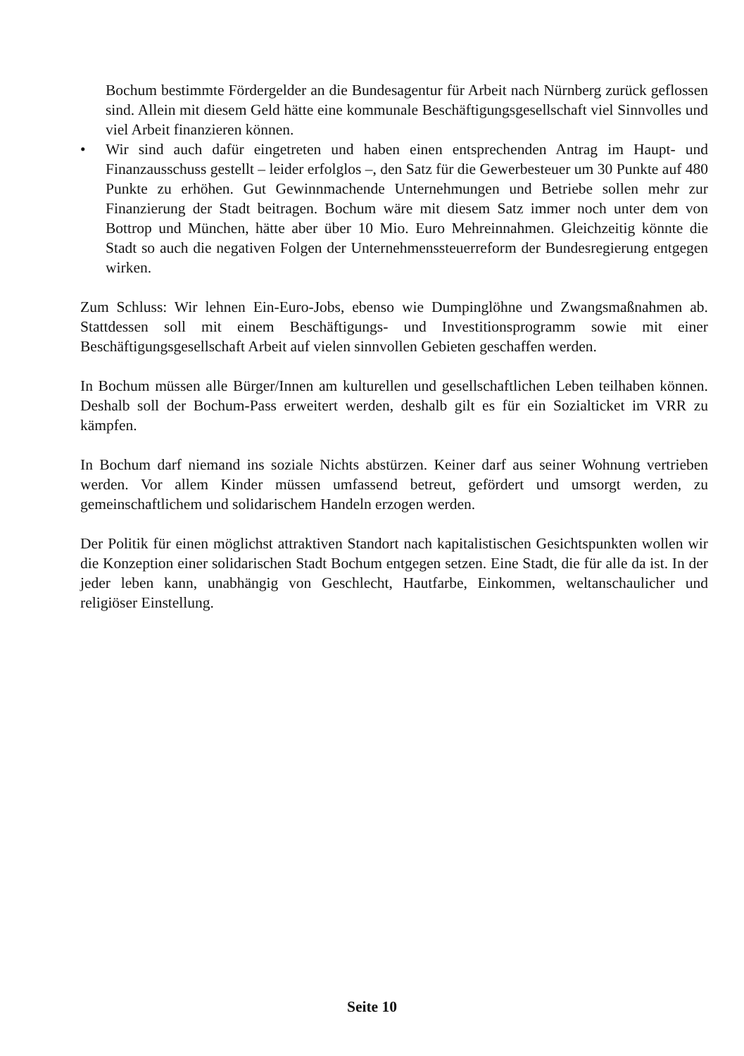Bochum bestimmte Fördergelder an die Bundesagentur für Arbeit nach Nürnberg zurück geflossen sind. Allein mit diesem Geld hätte eine kommunale Beschäftigungsgesellschaft viel Sinnvolles und viel Arbeit finanzieren können.
• Wir sind auch dafür eingetreten und haben einen entsprechenden Antrag im Haupt- und Finanzausschuss gestellt – leider erfolglos –, den Satz für die Gewerbesteuer um 30 Punkte auf 480 Punkte zu erhöhen. Gut Gewinnmachende Unternehmungen und Betriebe sollen mehr zur Finanzierung der Stadt beitragen. Bochum wäre mit diesem Satz immer noch unter dem von Bottrop und München, hätte aber über 10 Mio. Euro Mehreinnahmen. Gleichzeitig könnte die Stadt so auch die negativen Folgen der Unternehmenssteuerreform der Bundesregierung entgegen wirken.
Zum Schluss: Wir lehnen Ein-Euro-Jobs, ebenso wie Dumpinglöhne und Zwangsmaßnahmen ab. Stattdessen soll mit einem Beschäftigungs- und Investitionsprogramm sowie mit einer Beschäftigungsgesellschaft Arbeit auf vielen sinnvollen Gebieten geschaffen werden.
In Bochum müssen alle Bürger/Innen am kulturellen und gesellschaftlichen Leben teilhaben können. Deshalb soll der Bochum-Pass erweitert werden, deshalb gilt es für ein Sozialticket im VRR zu kämpfen.
In Bochum darf niemand ins soziale Nichts abstürzen. Keiner darf aus seiner Wohnung vertrieben werden. Vor allem Kinder müssen umfassend betreut, gefördert und umsorgt werden, zu gemeinschaftlichem und solidarischem Handeln erzogen werden.
Der Politik für einen möglichst attraktiven Standort nach kapitalistischen Gesichtspunkten wollen wir die Konzeption einer solidarischen Stadt Bochum entgegen setzen. Eine Stadt, die für alle da ist. In der jeder leben kann, unabhängig von Geschlecht, Hautfarbe, Einkommen, weltanschaulicher und religiöser Einstellung.
Seite 10